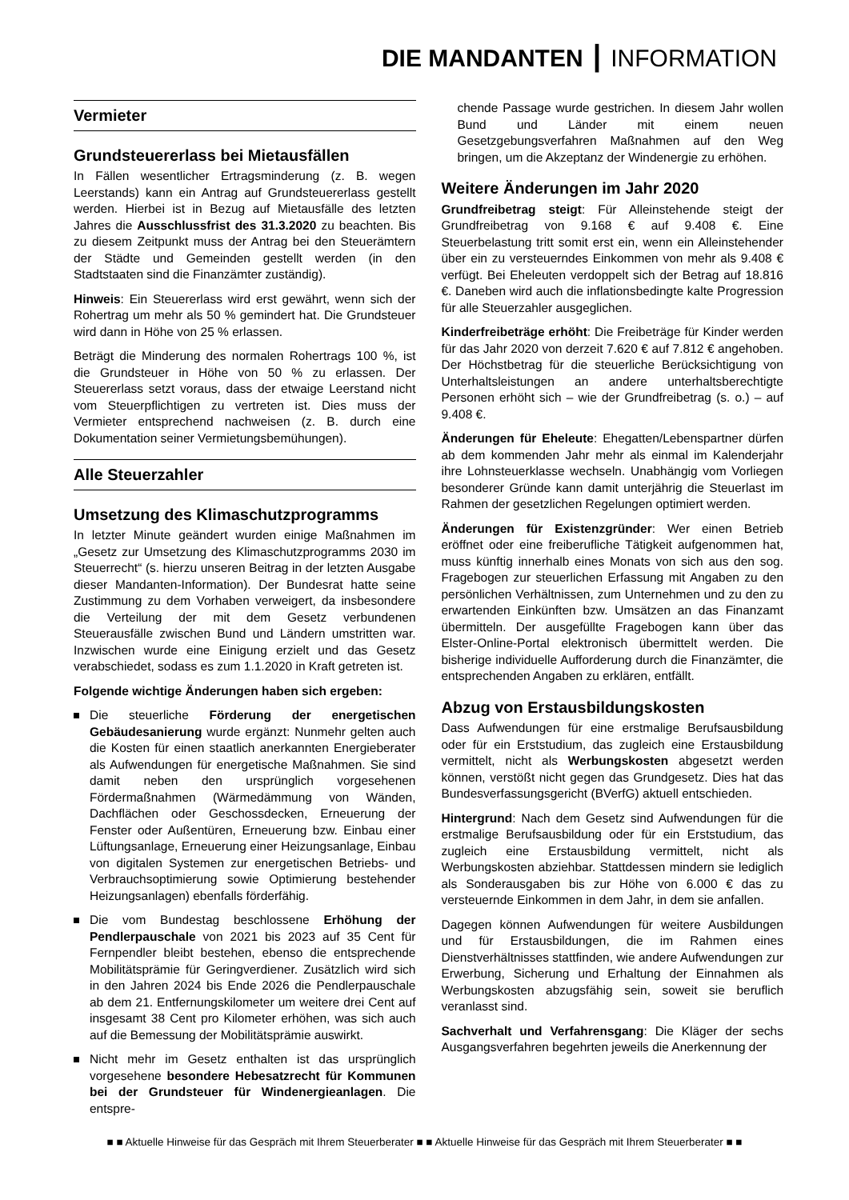DIE MANDANTEN ┃ INFORMATION
Vermieter
Grundsteuererlass bei Mietausfällen
In Fällen wesentlicher Ertragsminderung (z. B. wegen Leerstands) kann ein Antrag auf Grundsteuererlass gestellt werden. Hierbei ist in Bezug auf Mietausfälle des letzten Jahres die Ausschlussfrist des 31.3.2020 zu beachten. Bis zu diesem Zeitpunkt muss der Antrag bei den Steuerämtern der Städte und Gemeinden gestellt werden (in den Stadtstaaten sind die Finanzämter zuständig).
Hinweis: Ein Steuererlass wird erst gewährt, wenn sich der Rohertrag um mehr als 50 % gemindert hat. Die Grundsteuer wird dann in Höhe von 25 % erlassen.
Beträgt die Minderung des normalen Rohertrags 100 %, ist die Grundsteuer in Höhe von 50 % zu erlassen. Der Steuererlass setzt voraus, dass der etwaige Leerstand nicht vom Steuerpflichtigen zu vertreten ist. Dies muss der Vermieter entsprechend nachweisen (z. B. durch eine Dokumentation seiner Vermietungsbemühungen).
Alle Steuerzahler
Umsetzung des Klimaschutzprogramms
In letzter Minute geändert wurden einige Maßnahmen im „Gesetz zur Umsetzung des Klimaschutzprogramms 2030 im Steuerrecht“ (s. hierzu unseren Beitrag in der letzten Ausgabe dieser Mandanten-Information). Der Bundesrat hatte seine Zustimmung zu dem Vorhaben verweigert, da insbesondere die Verteilung der mit dem Gesetz verbundenen Steuerausfälle zwischen Bund und Ländern umstritten war. Inzwischen wurde eine Einigung erzielt und das Gesetz verabschiedet, sodass es zum 1.1.2020 in Kraft getreten ist.
Folgende wichtige Änderungen haben sich ergeben:
Die steuerliche Förderung der energetischen Gebäudesanierung wurde ergänzt: Nunmehr gelten auch die Kosten für einen staatlich anerkannten Energieberater als Aufwendungen für energetische Maßnahmen. Sie sind damit neben den ursprünglich vorgesehenen Fördermaßnahmen (Wärmedämmung von Wänden, Dachflächen oder Geschossdecken, Erneuerung der Fenster oder Außentüren, Erneuerung bzw. Einbau einer Lüftungsanlage, Erneuerung einer Heizungsanlage, Einbau von digitalen Systemen zur energetischen Betriebs- und Verbrauchsoptimierung sowie Optimierung bestehender Heizungsanlagen) ebenfalls förderfähig.
Die vom Bundestag beschlossene Erhöhung der Pendlerpauschale von 2021 bis 2023 auf 35 Cent für Fernpendler bleibt bestehen, ebenso die entsprechende Mobilitätsprämie für Geringverdiener. Zusätzlich wird sich in den Jahren 2024 bis Ende 2026 die Pendlerpauschale ab dem 21. Entfernungskilometer um weitere drei Cent auf insgesamt 38 Cent pro Kilometer erhöhen, was sich auch auf die Bemessung der Mobilitätsprämie auswirkt.
Nicht mehr im Gesetz enthalten ist das ursprünglich vorgesehene besondere Hebesatzrecht für Kommunen bei der Grundsteuer für Windenergieanlagen. Die entspre-
chende Passage wurde gestrichen. In diesem Jahr wollen Bund und Länder mit einem neuen Gesetzgebungsverfahren Maßnahmen auf den Weg bringen, um die Akzeptanz der Windenergie zu erhöhen.
Weitere Änderungen im Jahr 2020
Grundfreibetrag steigt: Für Alleinstehende steigt der Grundfreibetrag von 9.168 € auf 9.408 €. Eine Steuerbelastung tritt somit erst ein, wenn ein Alleinstehender über ein zu versteuerndes Einkommen von mehr als 9.408 € verfügt. Bei Eheleuten verdoppelt sich der Betrag auf 18.816 €. Daneben wird auch die inflationsbedingte kalte Progression für alle Steuerzahler ausgeglichen.
Kinderfreibeträge erhöht: Die Freibeträge für Kinder werden für das Jahr 2020 von derzeit 7.620 € auf 7.812 € angehoben. Der Höchstbetrag für die steuerliche Berücksichtigung von Unterhaltsleistungen an andere unterhaltsberechtigte Personen erhöht sich – wie der Grundfreibetrag (s. o.) – auf 9.408 €.
Änderungen für Eheleute: Ehegatten/Lebenspartner dürfen ab dem kommenden Jahr mehr als einmal im Kalenderjahr ihre Lohnsteuerklasse wechseln. Unabhängig vom Vorliegen besonderer Gründe kann damit unterjährig die Steuerlast im Rahmen der gesetzlichen Regelungen optimiert werden.
Änderungen für Existenzgründer: Wer einen Betrieb eröffnet oder eine freiberufliche Tätigkeit aufgenommen hat, muss künftig innerhalb eines Monats von sich aus den sog. Fragebogen zur steuerlichen Erfassung mit Angaben zu den persönlichen Verhältnissen, zum Unternehmen und zu den zu erwartenden Einkünften bzw. Umsätzen an das Finanzamt übermitteln. Der ausgefüllte Fragebogen kann über das Elster-Online-Portal elektronisch übermittelt werden. Die bisherige individuelle Aufforderung durch die Finanzämter, die entsprechenden Angaben zu erklären, entfällt.
Abzug von Erstausbildungskosten
Dass Aufwendungen für eine erstmalige Berufsausbildung oder für ein Erststudium, das zugleich eine Erstausbildung vermittelt, nicht als Werbungskosten abgesetzt werden können, verstößt nicht gegen das Grundgesetz. Dies hat das Bundesverfassungsgericht (BVerfG) aktuell entschieden.
Hintergrund: Nach dem Gesetz sind Aufwendungen für die erstmalige Berufsausbildung oder für ein Erststudium, das zugleich eine Erstausbildung vermittelt, nicht als Werbungskosten abziehbar. Stattdessen mindern sie lediglich als Sonderausgaben bis zur Höhe von 6.000 € das zu versteuernde Einkommen in dem Jahr, in dem sie anfallen.
Dagegen können Aufwendungen für weitere Ausbildungen und für Erstausbildungen, die im Rahmen eines Dienstverhältnisses stattfinden, wie andere Aufwendungen zur Erwerbung, Sicherung und Erhaltung der Einnahmen als Werbungskosten abzugsfähig sein, soweit sie beruflich veranlasst sind.
Sachverhalt und Verfahrensgang: Die Kläger der sechs Ausgangsverfahren begehrten jeweils die Anerkennung der
■ ■ Aktuelle Hinweise für das Gespräch mit Ihrem Steuerberater ■ ■ Aktuelle Hinweise für das Gespräch mit Ihrem Steuerberater ■ ■